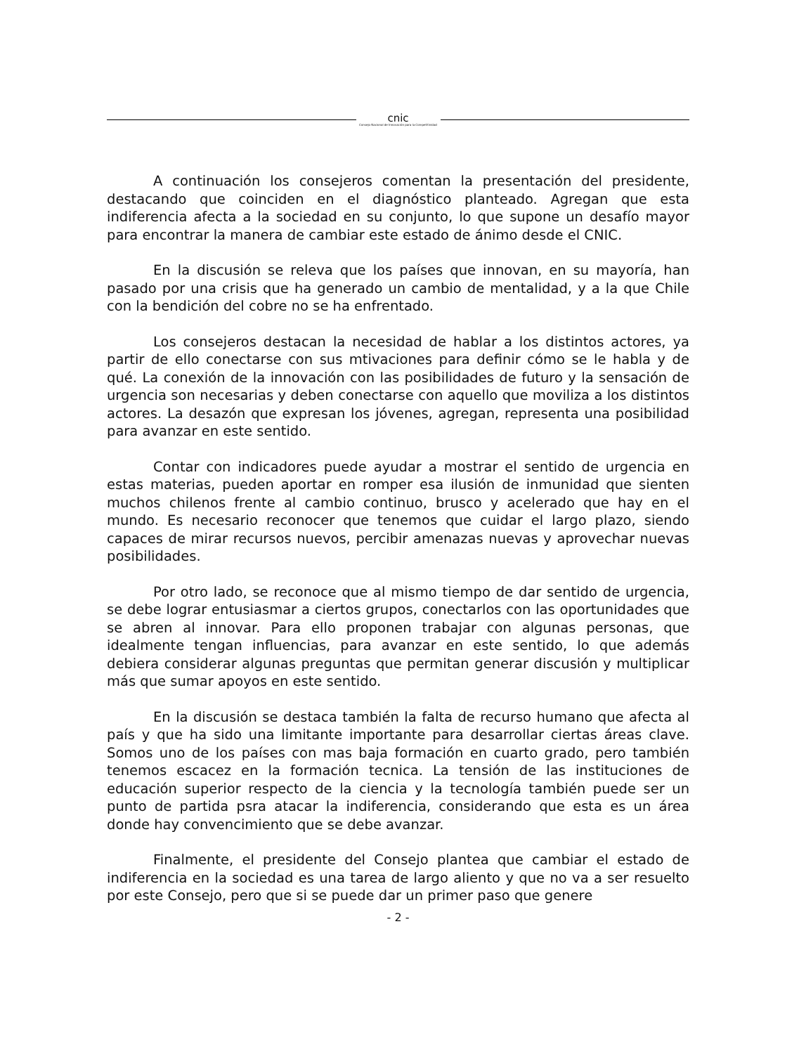cnic
Consejo Nacional de Innovación para la Competitividad
A continuación los consejeros comentan la presentación del presidente, destacando que coinciden en el diagnóstico planteado. Agregan que esta indiferencia afecta a la sociedad en su conjunto, lo que supone un desafío mayor para encontrar la manera de cambiar este estado de ánimo desde el CNIC.
En la discusión se releva que los países que innovan, en su mayoría, han pasado por una crisis que ha generado un cambio de mentalidad, y a la que Chile con la bendición del cobre no se ha enfrentado.
Los consejeros destacan la necesidad de hablar a los distintos actores, ya partir de ello conectarse con sus mtivaciones para definir cómo se le habla y de qué. La conexión de la innovación con las posibilidades de futuro y la sensación de urgencia son necesarias y deben conectarse con aquello que moviliza a los distintos actores. La desazón que expresan los jóvenes, agregan, representa una posibilidad para avanzar en este sentido.
Contar con indicadores puede ayudar a mostrar el sentido de urgencia en estas materias, pueden aportar en romper esa ilusión de inmunidad que sienten muchos chilenos frente al cambio continuo, brusco y acelerado que hay en el mundo. Es necesario reconocer que tenemos que cuidar el largo plazo, siendo capaces de mirar recursos nuevos, percibir amenazas nuevas y aprovechar nuevas posibilidades.
Por otro lado, se reconoce que al mismo tiempo de dar sentido de urgencia, se debe lograr entusiasmar a ciertos grupos, conectarlos con las oportunidades que se abren al innovar. Para ello proponen trabajar con algunas personas, que idealmente tengan influencias, para avanzar en este sentido, lo que además debiera considerar algunas preguntas que permitan generar discusión y multiplicar más que sumar apoyos en este sentido.
En la discusión se destaca también la falta de recurso humano que afecta al país y que ha sido una limitante importante para desarrollar ciertas áreas clave. Somos uno de los países con mas baja formación en cuarto grado, pero también tenemos escacez en la formación tecnica. La tensión de las instituciones de educación superior respecto de la ciencia y la tecnología también puede ser un punto de partida psra atacar la indiferencia, considerando que esta es un área donde hay convencimiento que se debe avanzar.
Finalmente, el presidente del Consejo plantea que cambiar el estado de indiferencia en la sociedad es una tarea de largo aliento y que no va a ser resuelto por este Consejo, pero que si se puede dar un primer paso que genere
- 2 -